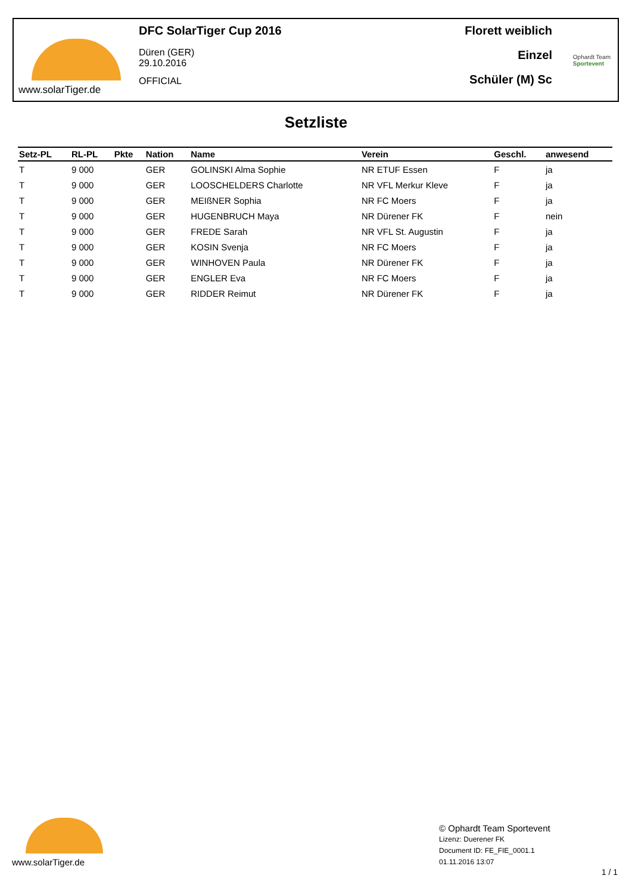www.solarTiger.de
DFC SolarTiger Cup 2016
Düren (GER)
29.10.2016
OFFICIAL
Florett weiblich
Einzel
Schüler (M) Sc
Ophardt Team
Sportevent
Setzliste
| Setz-PL | RL-PL | Pkte | Nation | Name | Verein | Geschl. | anwesend |
| --- | --- | --- | --- | --- | --- | --- | --- |
| T | 9 000 | | GER | GOLINSKI Alma Sophie | NR ETUF Essen | F | ja |
| T | 9 000 | | GER | LOOSCHELDERS Charlotte | NR VFL Merkur Kleve | F | ja |
| T | 9 000 | | GER | MEIßNER Sophia | NR FC Moers | F | ja |
| T | 9 000 | | GER | HUGENBRUCH Maya | NR Dürener FK | F | nein |
| T | 9 000 | | GER | FREDE Sarah | NR VFL St. Augustin | F | ja |
| T | 9 000 | | GER | KOSIN Svenja | NR FC Moers | F | ja |
| T | 9 000 | | GER | WINHOVEN Paula | NR Dürener FK | F | ja |
| T | 9 000 | | GER | ENGLER Eva | NR FC Moers | F | ja |
| T | 9 000 | | GER | RIDDER Reimut | NR Dürener FK | F | ja |
www.solarTiger.de
© Ophardt Team Sportevent
Lizenz: Duerener FK
Document ID: FE_FIE_0001.1
01.11.2016 13:07
1 / 1